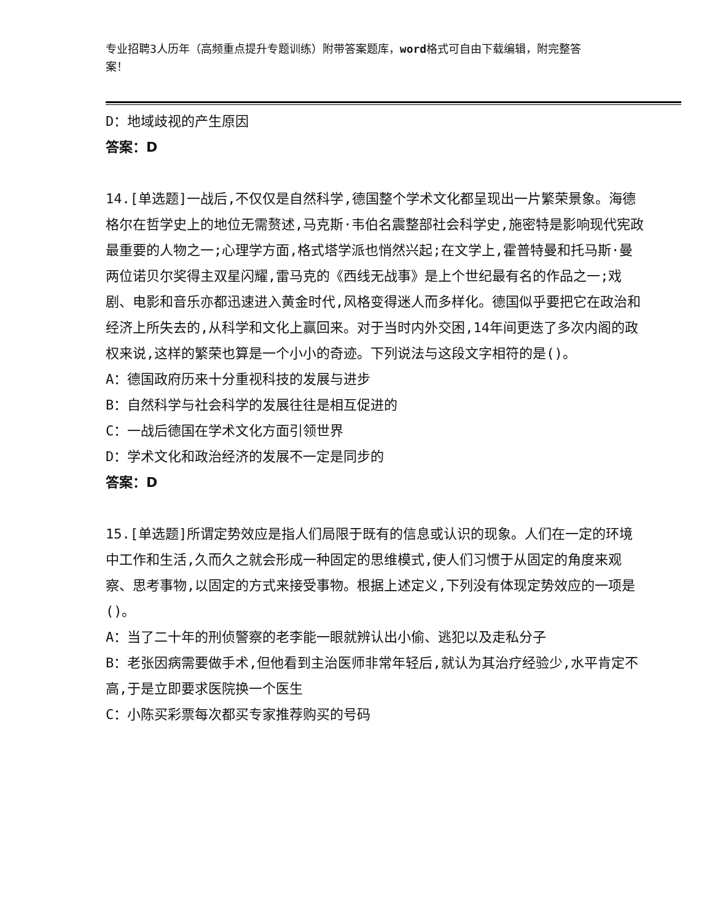专业招聘3人历年（高频重点提升专题训练）附带答案题库，word格式可自由下载编辑，附完整答案！
D：地域歧视的产生原因
答案：D
14.[单选题]一战后,不仅仅是自然科学,德国整个学术文化都呈现出一片繁荣景象。海德格尔在哲学史上的地位无需赘述,马克斯·韦伯名震整部社会科学史,施密特是影响现代宪政最重要的人物之一;心理学方面,格式塔学派也悄然兴起;在文学上,霍普特曼和托马斯·曼两位诺贝尔奖得主双星闪耀,雷马克的《西线无战事》是上个世纪最有名的作品之一;戏剧、电影和音乐亦都迅速进入黄金时代,风格变得迷人而多样化。德国似乎要把它在政治和经济上所失去的,从科学和文化上赢回来。对于当时内外交困,14年间更迭了多次内阁的政权来说,这样的繁荣也算是一个小小的奇迹。下列说法与这段文字相符的是()。
A：德国政府历来十分重视科技的发展与进步
B：自然科学与社会科学的发展往往是相互促进的
C：一战后德国在学术文化方面引领世界
D：学术文化和政治经济的发展不一定是同步的
答案：D
15.[单选题]所谓定势效应是指人们局限于既有的信息或认识的现象。人们在一定的环境中工作和生活,久而久之就会形成一种固定的思维模式,使人们习惯于从固定的角度来观察、思考事物,以固定的方式来接受事物。根据上述定义,下列没有体现定势效应的一项是()。
A：当了二十年的刑侦警察的老李能一眼就辨认出小偷、逃犯以及走私分子
B：老张因病需要做手术,但他看到主治医师非常年轻后,就认为其治疗经验少,水平肯定不高,于是立即要求医院换一个医生
C：小陈买彩票每次都买专家推荐购买的号码